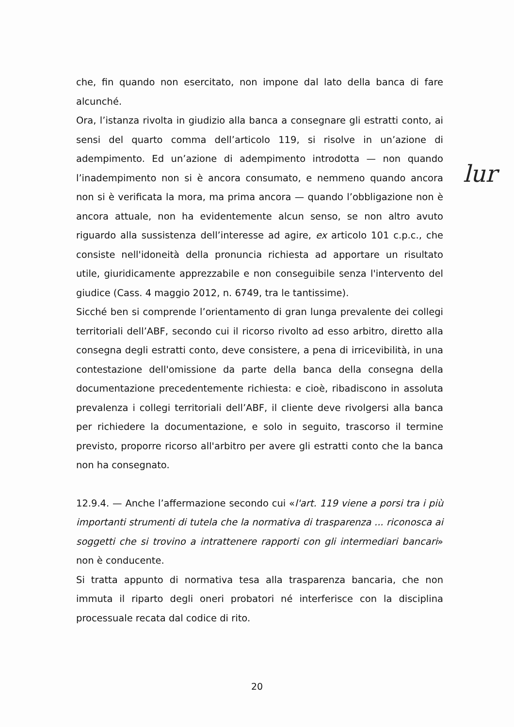che, fin quando non esercitato, non impone dal lato della banca di fare alcunché.
Ora, l’istanza rivolta in giudizio alla banca a consegnare gli estratti conto, ai sensi del quarto comma dell’articolo 119, si risolve in un’azione di adempimento. Ed un’azione di adempimento introdotta — non quando l’inadempimento non si è ancora consumato, e nemmeno quando ancora non si è verificata la mora, ma prima ancora — quando l’obbligazione non è ancora attuale, non ha evidentemente alcun senso, se non altro avuto riguardo alla sussistenza dell’interesse ad agire, ex articolo 101 c.p.c., che consiste nell'idoneità della pronuncia richiesta ad apportare un risultato utile, giuridicamente apprezzabile e non conseguibile senza l'intervento del giudice (Cass. 4 maggio 2012, n. 6749, tra le tantissime).
Sicché ben si comprende l’orientamento di gran lunga prevalente dei collegi territoriali dell’ABF, secondo cui il ricorso rivolto ad esso arbitro, diretto alla consegna degli estratti conto, deve consistere, a pena di irricevibilità, in una contestazione dell'omissione da parte della banca della consegna della documentazione precedentemente richiesta: e cioè, ribadiscono in assoluta prevalenza i collegi territoriali dell’ABF, il cliente deve rivolgersi alla banca per richiedere la documentazione, e solo in seguito, trascorso il termine previsto, proporre ricorso all'arbitro per avere gli estratti conto che la banca non ha consegnato.
12.9.4. — Anche l’affermazione secondo cui «l'art. 119 viene a porsi tra i più importanti strumenti di tutela che la normativa di trasparenza ... riconosca ai soggetti che si trovino a intrattenere rapporti con gli intermediari bancari» non è conducente.
Si tratta appunto di normativa tesa alla trasparenza bancaria, che non immuta il riparto degli oneri probatori né interferisce con la disciplina processuale recata dal codice di rito.
lur
20